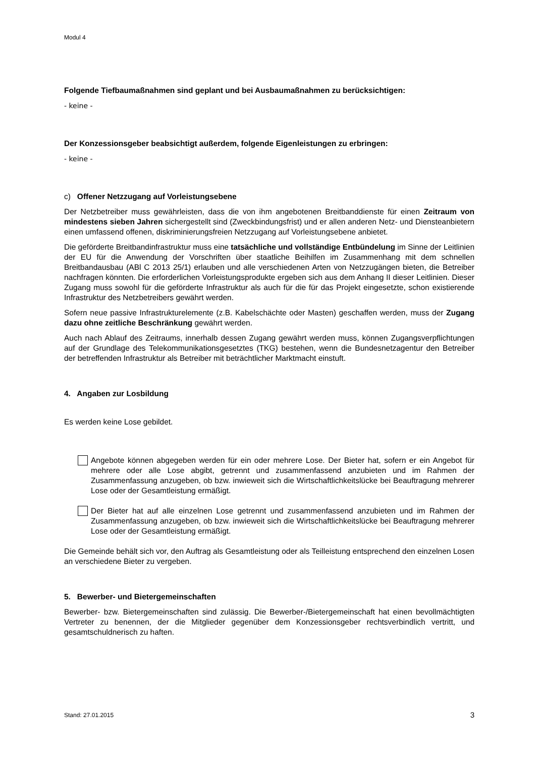Modul 4
Folgende Tiefbaumaßnahmen sind geplant und bei Ausbaumaßnahmen zu berücksichtigen:
- keine -
Der Konzessionsgeber beabsichtigt außerdem, folgende Eigenleistungen zu erbringen:
- keine -
c) Offener Netzzugang auf Vorleistungsebene
Der Netzbetreiber muss gewährleisten, dass die von ihm angebotenen Breitbanddienste für einen Zeitraum von mindestens sieben Jahren sichergestellt sind (Zweckbindungsfrist) und er allen anderen Netz- und Diensteanbietern einen umfassend offenen, diskriminierungsfreien Netzzugang auf Vorleistungsebene anbietet.
Die geförderte Breitbandinfrastruktur muss eine tatsächliche und vollständige Entbündelung im Sinne der Leitlinien der EU für die Anwendung der Vorschriften über staatliche Beihilfen im Zusammenhang mit dem schnellen Breitbandausbau (ABl C 2013 25/1) erlauben und alle verschiedenen Arten von Netzzugängen bieten, die Betreiber nachfragen könnten. Die erforderlichen Vorleistungsprodukte ergeben sich aus dem Anhang II dieser Leitlinien. Dieser Zugang muss sowohl für die geförderte Infrastruktur als auch für die für das Projekt eingesetzte, schon existierende Infrastruktur des Netzbetreibers gewährt werden.
Sofern neue passive Infrastrukturelemente (z.B. Kabelschächte oder Masten) geschaffen werden, muss der Zugang dazu ohne zeitliche Beschränkung gewährt werden.
Auch nach Ablauf des Zeitraums, innerhalb dessen Zugang gewährt werden muss, können Zugangsverpflichtungen auf der Grundlage des Telekommunikationsgesetztes (TKG) bestehen, wenn die Bundesnetzagentur den Betreiber der betreffenden Infrastruktur als Betreiber mit beträchtlicher Marktmacht einstuft.
4. Angaben zur Losbildung
Es werden keine Lose gebildet.
Angebote können abgegeben werden für ein oder mehrere Lose. Der Bieter hat, sofern er ein Angebot für mehrere oder alle Lose abgibt, getrennt und zusammenfassend anzubieten und im Rahmen der Zusammenfassung anzugeben, ob bzw. inwieweit sich die Wirtschaftlichkeitslücke bei Beauftragung mehrerer Lose oder der Gesamtleistung ermäßigt.
Der Bieter hat auf alle einzelnen Lose getrennt und zusammenfassend anzubieten und im Rahmen der Zusammenfassung anzugeben, ob bzw. inwieweit sich die Wirtschaftlichkeitslücke bei Beauftragung mehrerer Lose oder der Gesamtleistung ermäßigt.
Die Gemeinde behält sich vor, den Auftrag als Gesamtleistung oder als Teilleistung entsprechend den einzelnen Losen an verschiedene Bieter zu vergeben.
5. Bewerber- und Bietergemeinschaften
Bewerber- bzw. Bietergemeinschaften sind zulässig. Die Bewerber-/Bietergemeinschaft hat einen bevollmächtigten Vertreter zu benennen, der die Mitglieder gegenüber dem Konzessionsgeber rechtsverbindlich vertritt, und gesamtschuldnerisch zu haften.
Stand: 27.01.2015 3